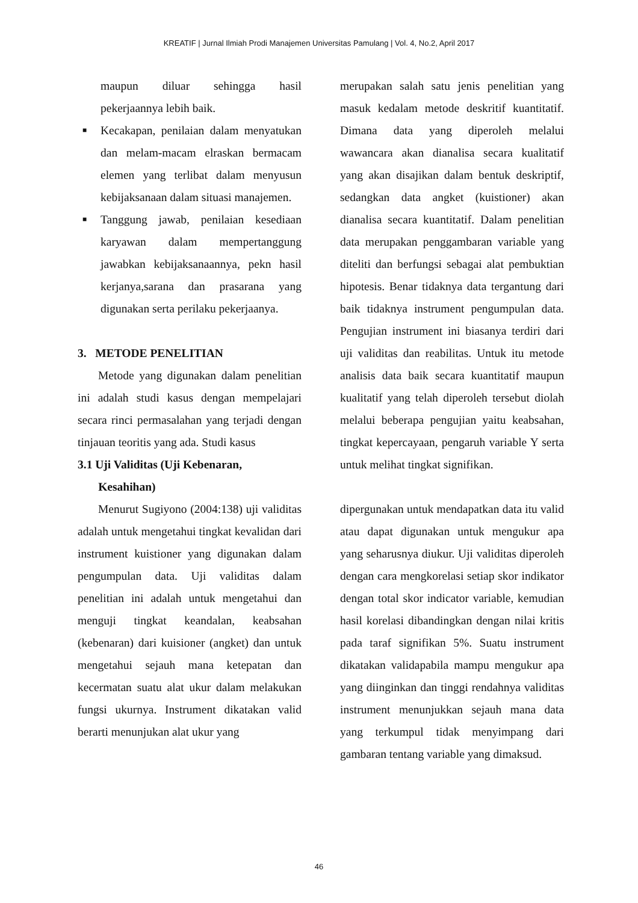KREATIF | Jurnal Ilmiah Prodi Manajemen Universitas Pamulang | Vol. 4, No.2, April 2017
maupun diluar sehingga hasil pekerjaannya lebih baik.
■ Kecakapan, penilaian dalam menyatukan dan melam-macam elraskan bermacam elemen yang terlibat dalam menyusun kebijaksanaan dalam situasi manajemen.
■ Tanggung jawab, penilaian kesediaan karyawan dalam mempertanggung jawabkan kebijaksanaannya, pekn hasil kerjanya,sarana dan prasarana yang digunakan serta perilaku pekerjaanya.
3. METODE PENELITIAN
Metode yang digunakan dalam penelitian ini adalah studi kasus dengan mempelajari secara rinci permasalahan yang terjadi dengan tinjauan teoritis yang ada. Studi kasus
3.1 Uji Validitas (Uji Kebenaran,
Kesahihan)
Menurut Sugiyono (2004:138) uji validitas adalah untuk mengetahui tingkat kevalidan dari instrument kuistioner yang digunakan dalam pengumpulan data. Uji validitas dalam penelitian ini adalah untuk mengetahui dan menguji tingkat keandalan, keabsahan (kebenaran) dari kuisioner (angket) dan untuk mengetahui sejauh mana ketepatan dan kecermatan suatu alat ukur dalam melakukan fungsi ukurnya. Instrument dikatakan valid berarti menunjukan alat ukur yang
merupakan salah satu jenis penelitian yang masuk kedalam metode deskritif kuantitatif. Dimana data yang diperoleh melalui wawancara akan dianalisa secara kualitatif yang akan disajikan dalam bentuk deskriptif, sedangkan data angket (kuistioner) akan dianalisa secara kuantitatif. Dalam penelitian data merupakan penggambaran variable yang diteliti dan berfungsi sebagai alat pembuktian hipotesis. Benar tidaknya data tergantung dari baik tidaknya instrument pengumpulan data. Pengujian instrument ini biasanya terdiri dari uji validitas dan reabilitas. Untuk itu metode analisis data baik secara kuantitatif maupun kualitatif yang telah diperoleh tersebut diolah melalui beberapa pengujian yaitu keabsahan, tingkat kepercayaan, pengaruh variable Y serta untuk melihat tingkat signifikan.
dipergunakan untuk mendapatkan data itu valid atau dapat digunakan untuk mengukur apa yang seharusnya diukur. Uji validitas diperoleh dengan cara mengkorelasi setiap skor indikator dengan total skor indicator variable, kemudian hasil korelasi dibandingkan dengan nilai kritis pada taraf signifikan 5%. Suatu instrument dikatakan validapabila mampu mengukur apa yang diinginkan dan tinggi rendahnya validitas instrument menunjukkan sejauh mana data yang terkumpul tidak menyimpang dari gambaran tentang variable yang dimaksud.
46